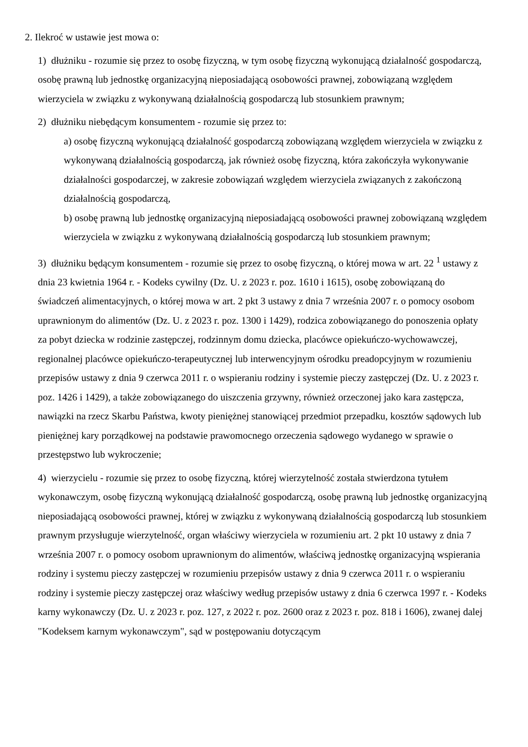2. Ilekroć w ustawie jest mowa o:
1) dłużniku - rozumie się przez to osobę fizyczną, w tym osobę fizyczną wykonującą działalność gospodarczą, osobę prawną lub jednostkę organizacyjną nieposiadającą osobowości prawnej, zobowiązaną względem wierzyciela w związku z wykonywaną działalnością gospodarczą lub stosunkiem prawnym;
2) dłużniku niebędącym konsumentem - rozumie się przez to:
a) osobę fizyczną wykonującą działalność gospodarczą zobowiązaną względem wierzyciela w związku z wykonywaną działalnością gospodarczą, jak również osobę fizyczną, która zakończyła wykonywanie działalności gospodarczej, w zakresie zobowiązań względem wierzyciela związanych z zakończoną działalnością gospodarczą,
b) osobę prawną lub jednostkę organizacyjną nieposiadającą osobowości prawnej zobowiązaną względem wierzyciela w związku z wykonywaną działalnością gospodarczą lub stosunkiem prawnym;
3) dłużniku będącym konsumentem - rozumie się przez to osobę fizyczną, o której mowa w art. 22 <sup>1</sup> ustawy z dnia 23 kwietnia 1964 r. - Kodeks cywilny (Dz. U. z 2023 r. poz. 1610 i 1615), osobę zobowiązaną do świadczeń alimentacyjnych, o której mowa w art. 2 pkt 3 ustawy z dnia 7 września 2007 r. o pomocy osobom uprawnionym do alimentów (Dz. U. z 2023 r. poz. 1300 i 1429), rodzica zobowiązanego do ponoszenia opłaty za pobyt dziecka w rodzinie zastępczej, rodzinnym domu dziecka, placówce opiekuńczo-wychowawczej, regionalnej placówce opiekuńczo-terapeutycznej lub interwencyjnym ośrodku preadopcyjnym w rozumieniu przepisów ustawy z dnia 9 czerwca 2011 r. o wspieraniu rodziny i systemie pieczy zastępczej (Dz. U. z 2023 r. poz. 1426 i 1429), a także zobowiązanego do uiszczenia grzywny, również orzeczonej jako kara zastępcza, nawiązki na rzecz Skarbu Państwa, kwoty pieniężnej stanowiącej przedmiot przepadku, kosztów sądowych lub pieniężnej kary porządkowej na podstawie prawomocnego orzeczenia sądowego wydanego w sprawie o przestępstwo lub wykroczenie;
4) wierzycielu - rozumie się przez to osobę fizyczną, której wierzytelność została stwierdzona tytułem wykonawczym, osobę fizyczną wykonującą działalność gospodarczą, osobę prawną lub jednostkę organizacyjną nieposiadającą osobowości prawnej, której w związku z wykonywaną działalnością gospodarczą lub stosunkiem prawnym przysługuje wierzytelność, organ właściwy wierzyciela w rozumieniu art. 2 pkt 10 ustawy z dnia 7 września 2007 r. o pomocy osobom uprawnionym do alimentów, właściwą jednostkę organizacyjną wspierania rodziny i systemu pieczy zastępczej w rozumieniu przepisów ustawy z dnia 9 czerwca 2011 r. o wspieraniu rodziny i systemie pieczy zastępczej oraz właściwy według przepisów ustawy z dnia 6 czerwca 1997 r. - Kodeks karny wykonawczy (Dz. U. z 2023 r. poz. 127, z 2022 r. poz. 2600 oraz z 2023 r. poz. 818 i 1606), zwanej dalej "Kodeksem karnym wykonawczym", sąd w postępowaniu dotyczącym